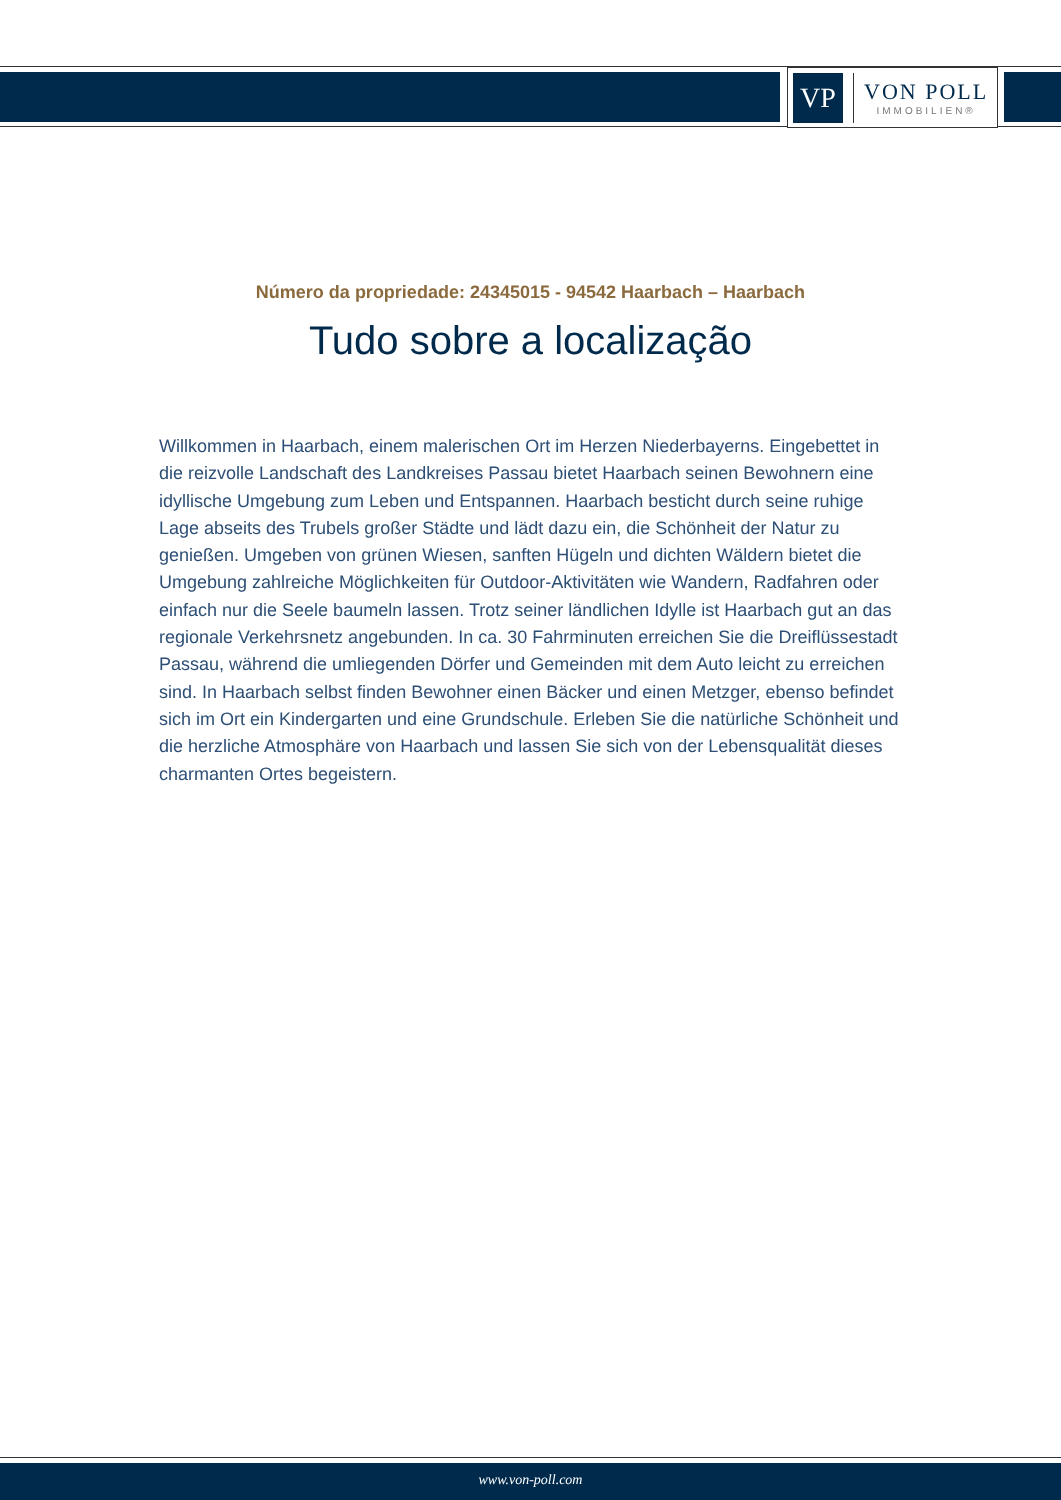VP
VON POLL
IMMOBILIEN®
Número da propriedade: 24345015 - 94542 Haarbach – Haarbach
Tudo sobre a localização
Willkommen in Haarbach, einem malerischen Ort im Herzen Niederbayerns. Eingebettet in die reizvolle Landschaft des Landkreises Passau bietet Haarbach seinen Bewohnern eine idyllische Umgebung zum Leben und Entspannen. Haarbach besticht durch seine ruhige Lage abseits des Trubels großer Städte und lädt dazu ein, die Schönheit der Natur zu genießen. Umgeben von grünen Wiesen, sanften Hügeln und dichten Wäldern bietet die Umgebung zahlreiche Möglichkeiten für Outdoor-Aktivitäten wie Wandern, Radfahren oder einfach nur die Seele baumeln lassen. Trotz seiner ländlichen Idylle ist Haarbach gut an das regionale Verkehrsnetz angebunden. In ca. 30 Fahrminuten erreichen Sie die Dreiflüssestadt Passau, während die umliegenden Dörfer und Gemeinden mit dem Auto leicht zu erreichen sind. In Haarbach selbst finden Bewohner einen Bäcker und einen Metzger, ebenso befindet sich im Ort ein Kindergarten und eine Grundschule. Erleben Sie die natürliche Schönheit und die herzliche Atmosphäre von Haarbach und lassen Sie sich von der Lebensqualität dieses charmanten Ortes begeistern.
www.von-poll.com